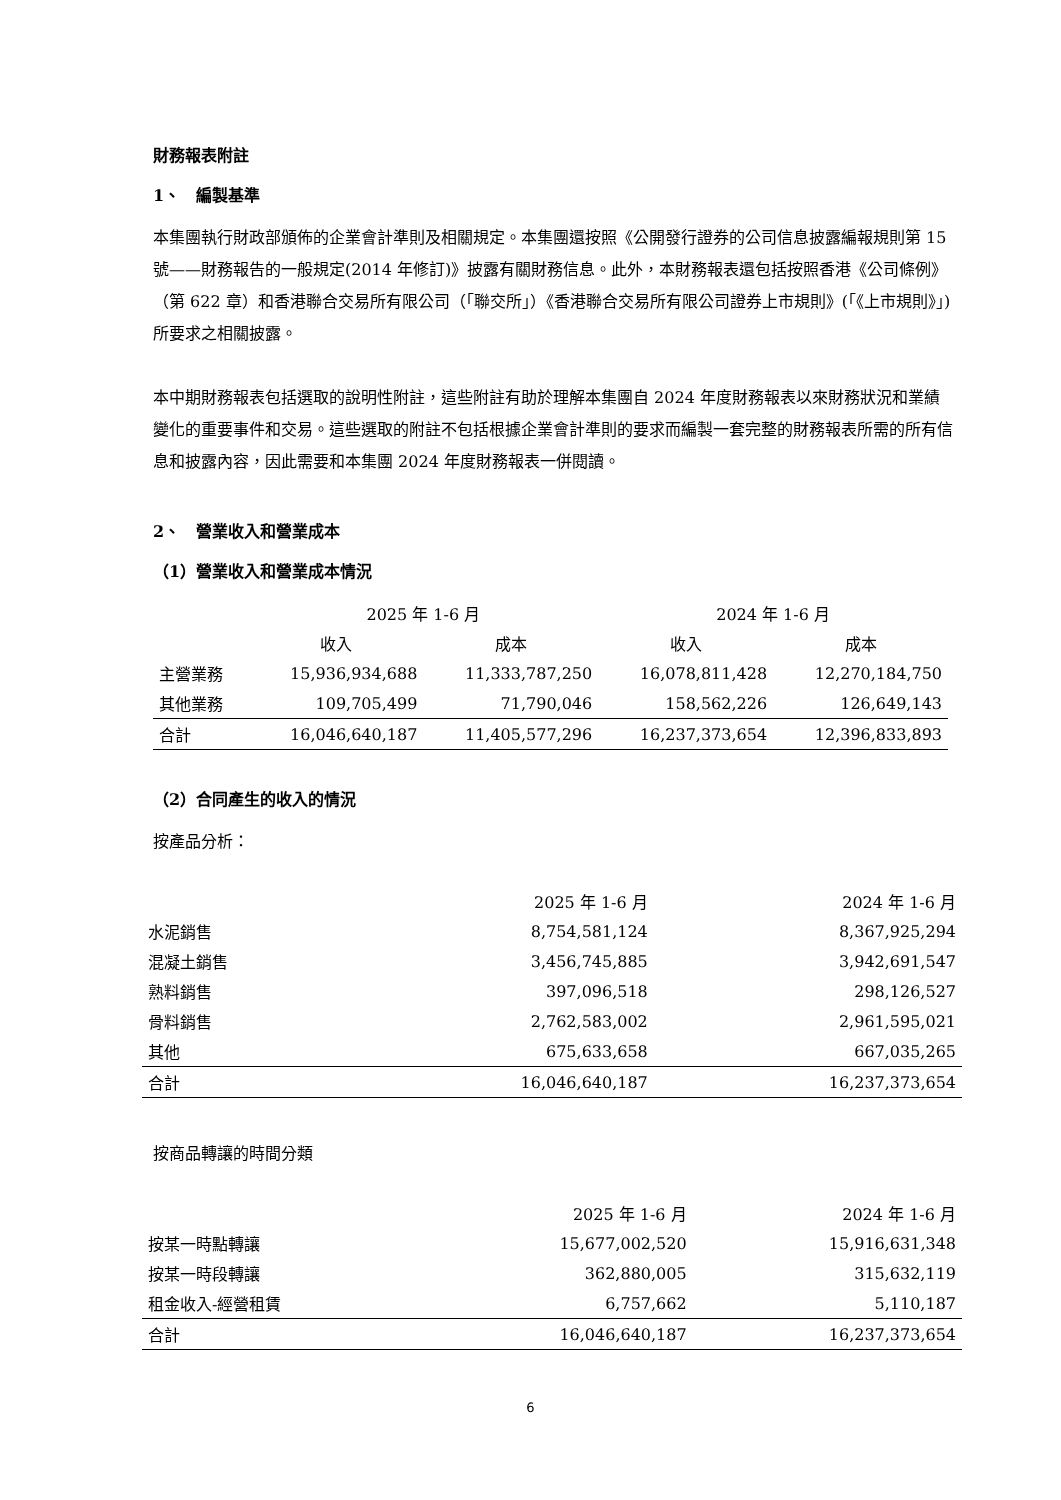財務報表附註
1、　編製基準
本集團執行財政部頒佈的企業會計準則及相關規定。本集團還按照《公開發行證券的公司信息披露編報規則第 15 號——財務報告的一般規定(2014 年修訂)》披露有關財務信息。此外，本財務報表還包括按照香港《公司條例》（第 622 章）和香港聯合交易所有限公司（「聯交所」）《香港聯合交易所有限公司證券上市規則》(「《上市規則》」)所要求之相關披露。
本中期財務報表包括選取的說明性附註，這些附註有助於理解本集團自 2024 年度財務報表以來財務狀況和業績變化的重要事件和交易。這些選取的附註不包括根據企業會計準則的要求而編製一套完整的財務報表所需的所有信息和披露內容，因此需要和本集團 2024 年度財務報表一併閱讀。
2、　營業收入和營業成本
（1）營業收入和營業成本情況
| | 2025 年 1-6 月 | | 2024 年 1-6 月 | |
| --- | --- | --- | --- | --- |
| | 收入 | 成本 | 收入 | 成本 |
| 主營業務 | 15,936,934,688 | 11,333,787,250 | 16,078,811,428 | 12,270,184,750 |
| 其他業務 | 109,705,499 | 71,790,046 | 158,562,226 | 126,649,143 |
| 合計 | 16,046,640,187 | 11,405,577,296 | 16,237,373,654 | 12,396,833,893 |
（2）合同產生的收入的情況
按產品分析：
| | 2025 年 1-6 月 | 2024 年 1-6 月 |
| --- | --- | --- |
| 水泥銷售 | 8,754,581,124 | 8,367,925,294 |
| 混凝土銷售 | 3,456,745,885 | 3,942,691,547 |
| 熟料銷售 | 397,096,518 | 298,126,527 |
| 骨料銷售 | 2,762,583,002 | 2,961,595,021 |
| 其他 | 675,633,658 | 667,035,265 |
| 合計 | 16,046,640,187 | 16,237,373,654 |
按商品轉讓的時間分類
| | 2025 年 1-6 月 | 2024 年 1-6 月 |
| --- | --- | --- |
| 按某一時點轉讓 | 15,677,002,520 | 15,916,631,348 |
| 按某一時段轉讓 | 362,880,005 | 315,632,119 |
| 租金收入-經營租賃 | 6,757,662 | 5,110,187 |
| 合計 | 16,046,640,187 | 16,237,373,654 |
6